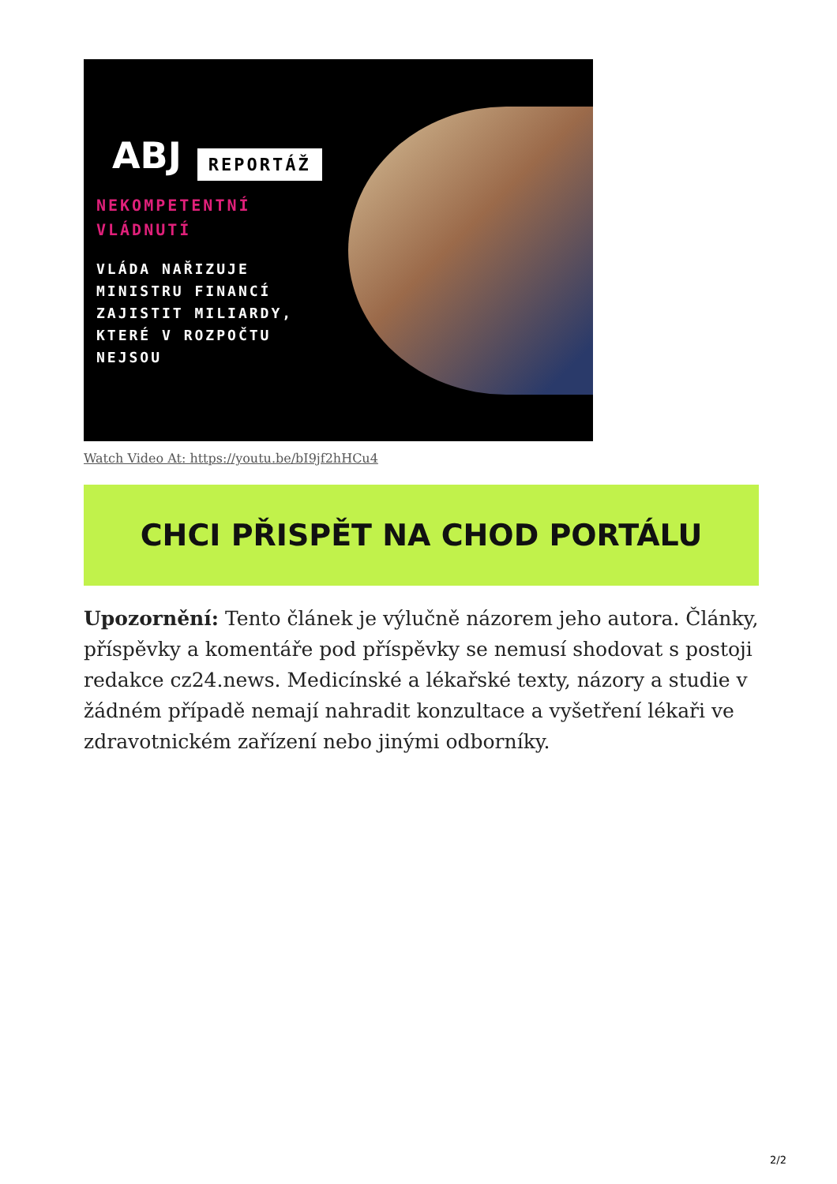ABJ REPORTÁŽ
NEKOMPETENTNÍ
VLÁDNUTÍ
VLÁDA NAŘIZUJE
MINISTRU FINANCÍ
ZAJISTIT MILIARDY,
KTERÉ V ROZPOČTU
NEJSOU
Watch Video At: https://youtu.be/bI9jf2hHCu4
CHCI PŘISPĚT NA CHOD PORTÁLU
Upozornění: Tento článek je výlučně názorem jeho autora. Články, příspěvky a komentáře pod příspěvky se nemusí shodovat s postoji redakce cz24.news. Medicínské a lékařské texty, názory a studie v žádném případě nemají nahradit konzultace a vyšetření lékaři ve zdravotnickém zařízení nebo jinými odborníky.
2/2